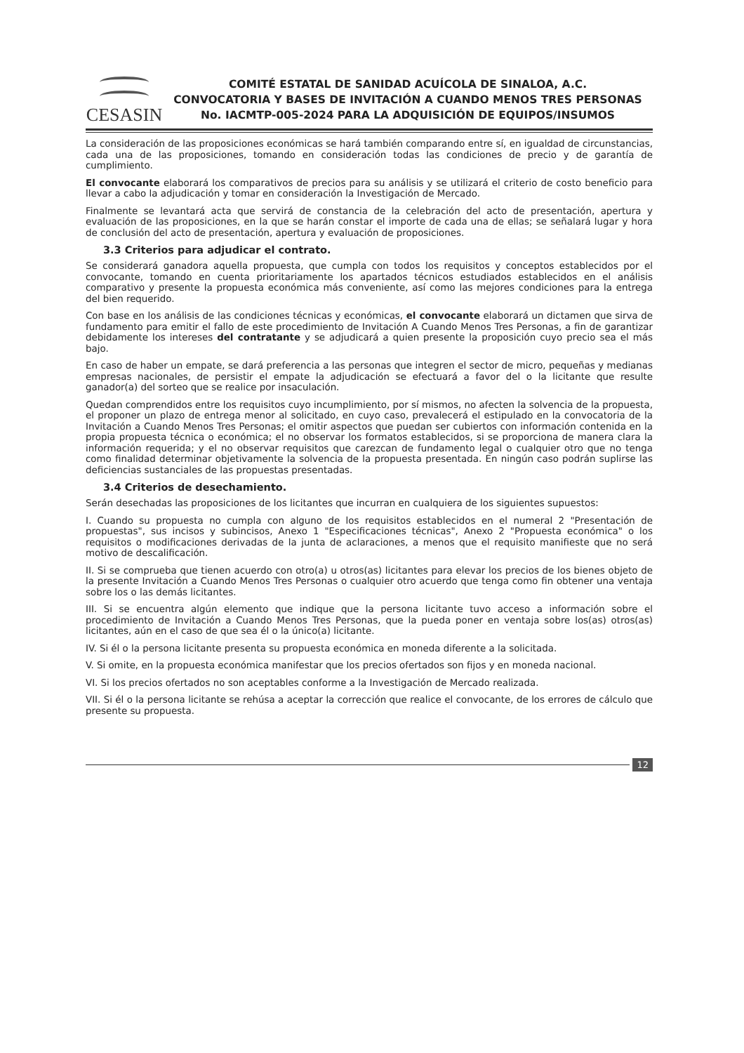CESASIN
COMITÉ ESTATAL DE SANIDAD ACUÍCOLA DE SINALOA, A.C.
CONVOCATORIA Y BASES DE INVITACIÓN A CUANDO MENOS TRES PERSONAS No. IACMTP-005-2024 PARA LA ADQUISICIÓN DE EQUIPOS/INSUMOS
La consideración de las proposiciones económicas se hará también comparando entre sí, en igualdad de circunstancias, cada una de las proposiciones, tomando en consideración todas las condiciones de precio y de garantía de cumplimiento.
El convocante elaborará los comparativos de precios para su análisis y se utilizará el criterio de costo beneficio para llevar a cabo la adjudicación y tomar en consideración la Investigación de Mercado.
Finalmente se levantará acta que servirá de constancia de la celebración del acto de presentación, apertura y evaluación de las proposiciones, en la que se harán constar el importe de cada una de ellas; se señalará lugar y hora de conclusión del acto de presentación, apertura y evaluación de proposiciones.
3.3 Criterios para adjudicar el contrato.
Se considerará ganadora aquella propuesta, que cumpla con todos los requisitos y conceptos establecidos por el convocante, tomando en cuenta prioritariamente los apartados técnicos estudiados establecidos en el análisis comparativo y presente la propuesta económica más conveniente, así como las mejores condiciones para la entrega del bien requerido.
Con base en los análisis de las condiciones técnicas y económicas, el convocante elaborará un dictamen que sirva de fundamento para emitir el fallo de este procedimiento de Invitación A Cuando Menos Tres Personas, a fin de garantizar debidamente los intereses del contratante y se adjudicará a quien presente la proposición cuyo precio sea el más bajo.
En caso de haber un empate, se dará preferencia a las personas que integren el sector de micro, pequeñas y medianas empresas nacionales, de persistir el empate la adjudicación se efectuará a favor del o la licitante que resulte ganador(a) del sorteo que se realice por insaculación.
Quedan comprendidos entre los requisitos cuyo incumplimiento, por sí mismos, no afecten la solvencia de la propuesta, el proponer un plazo de entrega menor al solicitado, en cuyo caso, prevalecerá el estipulado en la convocatoria de la Invitación a Cuando Menos Tres Personas; el omitir aspectos que puedan ser cubiertos con información contenida en la propia propuesta técnica o económica; el no observar los formatos establecidos, si se proporciona de manera clara la información requerida; y el no observar requisitos que carezcan de fundamento legal o cualquier otro que no tenga como finalidad determinar objetivamente la solvencia de la propuesta presentada. En ningún caso podrán suplirse las deficiencias sustanciales de las propuestas presentadas.
3.4 Criterios de desechamiento.
Serán desechadas las proposiciones de los licitantes que incurran en cualquiera de los siguientes supuestos:
I. Cuando su propuesta no cumpla con alguno de los requisitos establecidos en el numeral 2 "Presentación de propuestas", sus incisos y subincisos, Anexo 1 "Especificaciones técnicas", Anexo 2 "Propuesta económica" o los requisitos o modificaciones derivadas de la junta de aclaraciones, a menos que el requisito manifieste que no será motivo de descalificación.
II. Si se comprueba que tienen acuerdo con otro(a) u otros(as) licitantes para elevar los precios de los bienes objeto de la presente Invitación a Cuando Menos Tres Personas o cualquier otro acuerdo que tenga como fin obtener una ventaja sobre los o las demás licitantes.
III. Si se encuentra algún elemento que indique que la persona licitante tuvo acceso a información sobre el procedimiento de Invitación a Cuando Menos Tres Personas, que la pueda poner en ventaja sobre los(as) otros(as) licitantes, aún en el caso de que sea él o la único(a) licitante.
IV. Si él o la persona licitante presenta su propuesta económica en moneda diferente a la solicitada.
V. Si omite, en la propuesta económica manifestar que los precios ofertados son fijos y en moneda nacional.
VI. Si los precios ofertados no son aceptables conforme a la Investigación de Mercado realizada.
VII. Si él o la persona licitante se rehúsa a aceptar la corrección que realice el convocante, de los errores de cálculo que presente su propuesta.
12